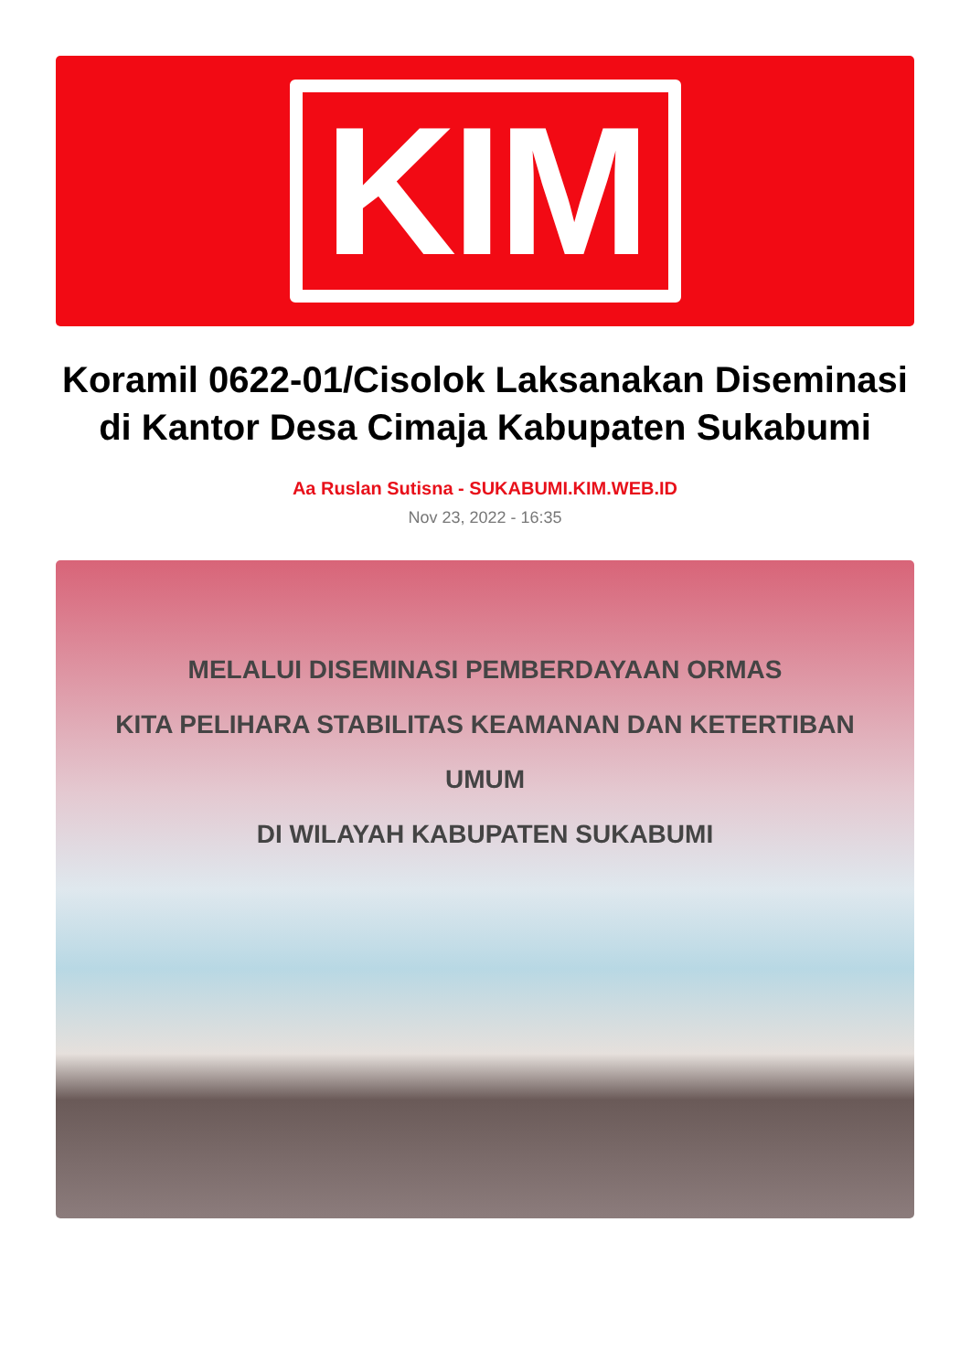KIM
Koramil 0622-01/Cisolok Laksanakan Diseminasi di Kantor Desa Cimaja Kabupaten Sukabumi
Aa Ruslan Sutisna - SUKABUMI.KIM.WEB.ID
Nov 23, 2022 - 16:35
MELALUI DISEMINASI PEMBERDAYAAN ORMAS
KITA PELIHARA STABILITAS KEAMANAN DAN KETERTIBAN UMUM
DI WILAYAH KABUPATEN SUKABUMI